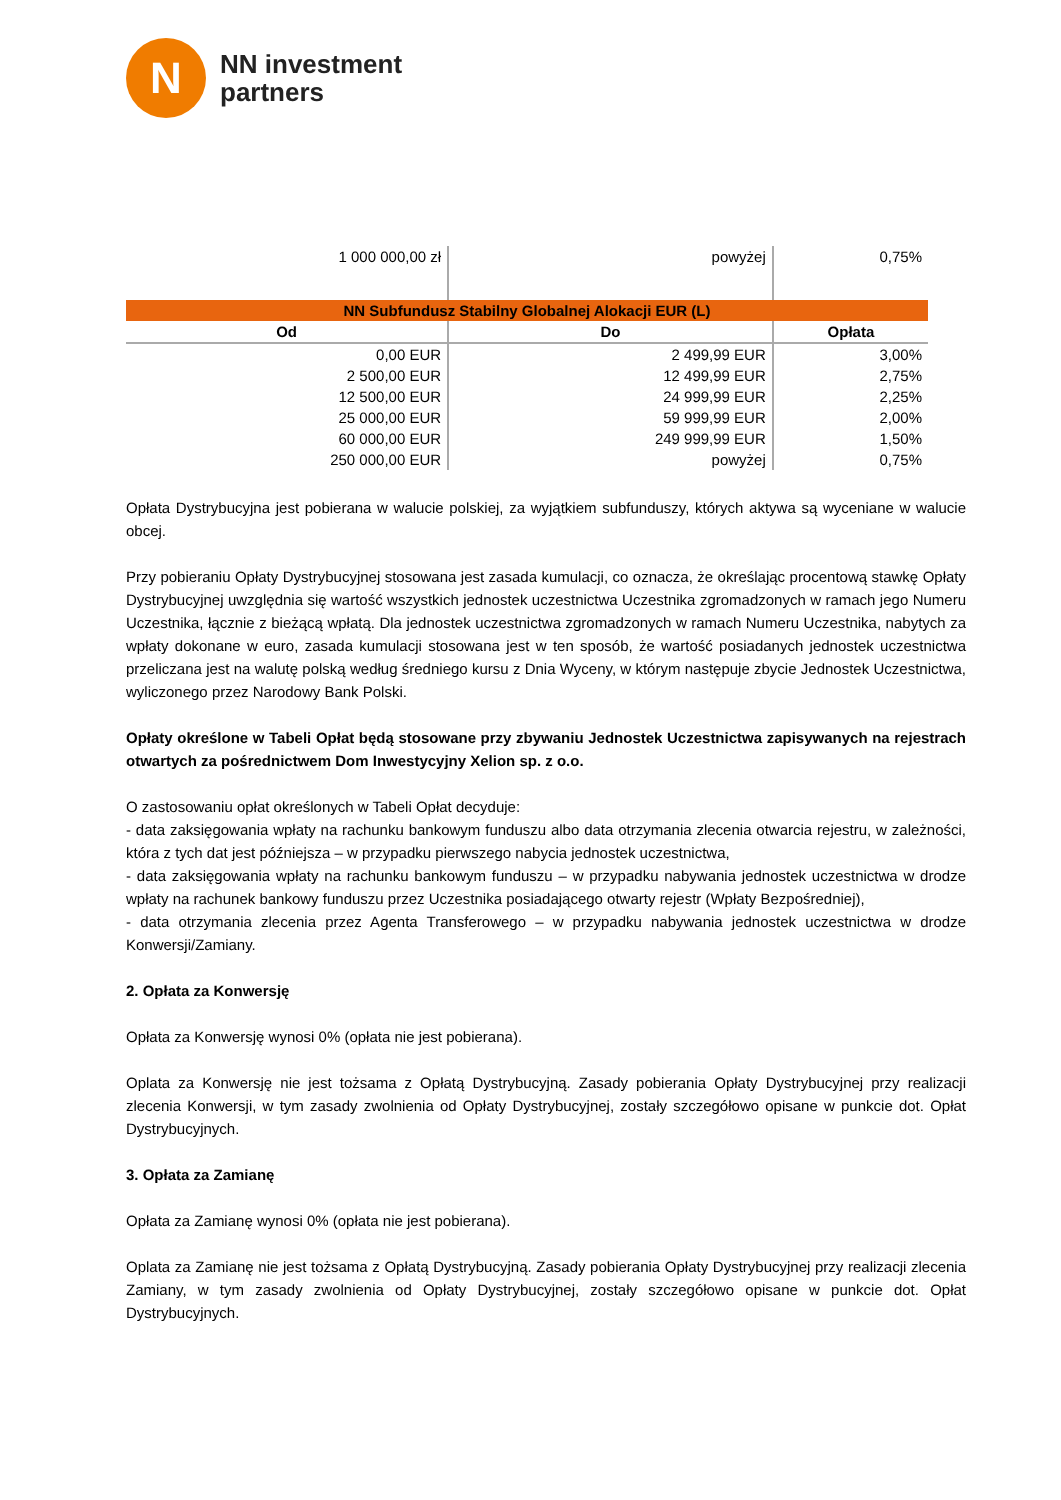N
NN investment
partners
| 1 000 000,00 zł | powyżej | 0,75% |
| NN Subfundusz Stabilny Globalnej Alokacji EUR (L) | | |
| Od | Do | Opłata |
| 0,00 EUR | 2 499,99 EUR | 3,00% |
| 2 500,00 EUR | 12 499,99 EUR | 2,75% |
| 12 500,00 EUR | 24 999,99 EUR | 2,25% |
| 25 000,00 EUR | 59 999,99 EUR | 2,00% |
| 60 000,00 EUR | 249 999,99 EUR | 1,50% |
| 250 000,00 EUR | powyżej | 0,75% |
Opłata Dystrybucyjna jest pobierana w walucie polskiej, za wyjątkiem subfunduszy, których aktywa są wyceniane w walucie obcej.
Przy pobieraniu Opłaty Dystrybucyjnej stosowana jest zasada kumulacji, co oznacza, że określając procentową stawkę Opłaty Dystrybucyjnej uwzględnia się wartość wszystkich jednostek uczestnictwa Uczestnika zgromadzonych w ramach jego Numeru Uczestnika, łącznie z bieżącą wpłatą. Dla jednostek uczestnictwa zgromadzonych w ramach Numeru Uczestnika, nabytych za wpłaty dokonane w euro, zasada kumulacji stosowana jest w ten sposób, że wartość posiadanych jednostek uczestnictwa przeliczana jest na walutę polską według średniego kursu z Dnia Wyceny, w którym następuje zbycie Jednostek Uczestnictwa, wyliczonego przez Narodowy Bank Polski.
Opłaty określone w Tabeli Opłat będą stosowane przy zbywaniu Jednostek Uczestnictwa zapisywanych na rejestrach otwartych za pośrednictwem Dom Inwestycyjny Xelion sp. z o.o.
O zastosowaniu opłat określonych w Tabeli Opłat decyduje:
- data zaksięgowania wpłaty na rachunku bankowym funduszu albo data otrzymania zlecenia otwarcia rejestru, w zależności, która z tych dat jest późniejsza – w przypadku pierwszego nabycia jednostek uczestnictwa,
- data zaksięgowania wpłaty na rachunku bankowym funduszu – w przypadku nabywania jednostek uczestnictwa w drodze wpłaty na rachunek bankowy funduszu przez Uczestnika posiadającego otwarty rejestr (Wpłaty Bezpośredniej),
- data otrzymania zlecenia przez Agenta Transferowego – w przypadku nabywania jednostek uczestnictwa w drodze Konwersji/Zamiany.
2. Opłata za Konwersję
Opłata za Konwersję wynosi 0% (opłata nie jest pobierana).
Oplata za Konwersję nie jest tożsama z Opłatą Dystrybucyjną. Zasady pobierania Opłaty Dystrybucyjnej przy realizacji zlecenia Konwersji, w tym zasady zwolnienia od Opłaty Dystrybucyjnej, zostały szczegółowo opisane w punkcie dot. Opłat Dystrybucyjnych.
3. Opłata za Zamianę
Opłata za Zamianę wynosi 0% (opłata nie jest pobierana).
Oplata za Zamianę nie jest tożsama z Opłatą Dystrybucyjną. Zasady pobierania Opłaty Dystrybucyjnej przy realizacji zlecenia Zamiany, w tym zasady zwolnienia od Opłaty Dystrybucyjnej, zostały szczegółowo opisane w punkcie dot. Opłat Dystrybucyjnych.